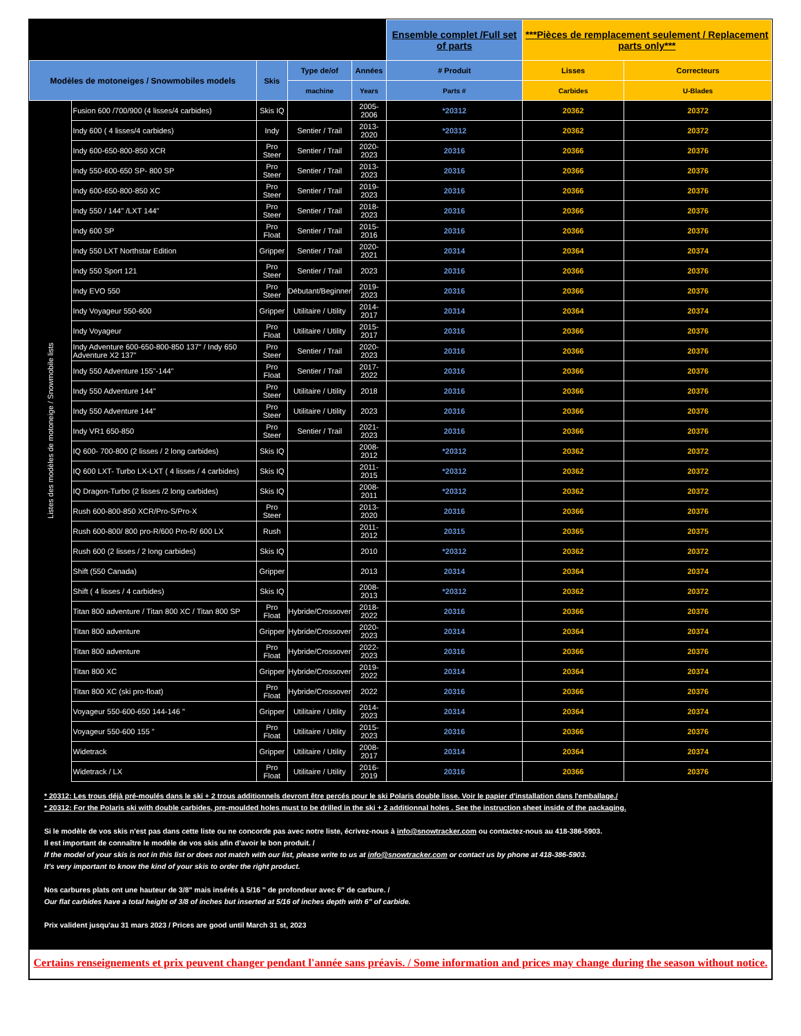| | | | | | Ensemble complet /Full set of parts | ***Pièces de remplacement seulement / Replacement parts only*** | |
| --- | --- | --- | --- | --- | --- | --- | --- |
| Modèles de motoneiges / Snowmobiles models | | Skis | Type de/of | Années | # Produit | Lisses | Correcteurs |
| | | | machine | Years | Parts # | Carbides | U-Blades |
| Listes des modèles de motoneige / Snowmobile lists | Fusion 600 /700/900 (4 lisses/4 carbides) | Skis IQ | | 2005-2006 | *20312 | 20362 | 20372 |
| | Indy 600 ( 4 lisses/4 carbides) | Indy | Sentier / Trail | 2013-2020 | *20312 | 20362 | 20372 |
| | Indy 600-650-800-850 XCR | Pro Steer | Sentier / Trail | 2020-2023 | 20316 | 20366 | 20376 |
| | Indy 550-600-650 SP- 800 SP | Pro Steer | Sentier / Trail | 2013-2023 | 20316 | 20366 | 20376 |
| | Indy 600-650-800-850 XC | Pro Steer | Sentier / Trail | 2019-2023 | 20316 | 20366 | 20376 |
| | Indy 550 / 144" /LXT 144" | Pro Steer | Sentier / Trail | 2018-2023 | 20316 | 20366 | 20376 |
| | Indy 600 SP | Pro Float | Sentier / Trail | 2015-2016 | 20316 | 20366 | 20376 |
| | Indy 550 LXT Northstar Edition | Gripper | Sentier / Trail | 2020-2021 | 20314 | 20364 | 20374 |
| | Indy 550 Sport 121 | Pro Steer | Sentier / Trail | 2023 | 20316 | 20366 | 20376 |
| | Indy EVO 550 | Pro Steer | Débutant/Beginner | 2019-2023 | 20316 | 20366 | 20376 |
| | Indy Voyageur 550-600 | Gripper | Utilitaire / Utility | 2014-2017 | 20314 | 20364 | 20374 |
| | Indy Voyageur | Pro Float | Utilitaire / Utility | 2015-2017 | 20316 | 20366 | 20376 |
| | Indy Adventure 600-650-800-850 137" / Indy 650 Adventure X2 137" | Pro Steer | Sentier / Trail | 2020-2023 | 20316 | 20366 | 20376 |
| | Indy 550 Adventure 155"-144" | Pro Float | Sentier / Trail | 2017-2022 | 20316 | 20366 | 20376 |
| | Indy 550 Adventure 144" | Pro Steer | Utilitaire / Utility | 2018 | 20316 | 20366 | 20376 |
| | Indy 550 Adventure 144" | Pro Steer | Utilitaire / Utility | 2023 | 20316 | 20366 | 20376 |
| | Indy VR1 650-850 | Pro Steer | Sentier / Trail | 2021-2023 | 20316 | 20366 | 20376 |
| | IQ 600- 700-800 (2 lisses / 2 long carbides) | Skis IQ | | 2008-2012 | *20312 | 20362 | 20372 |
| | IQ 600 LXT- Turbo LX-LXT ( 4 lisses / 4 carbides) | Skis IQ | | 2011-2015 | *20312 | 20362 | 20372 |
| | IQ Dragon-Turbo (2 lisses /2 long carbides) | Skis IQ | | 2008-2011 | *20312 | 20362 | 20372 |
| | Rush 600-800-850 XCR/Pro-S/Pro-X | Pro Steer | | 2013-2020 | 20316 | 20366 | 20376 |
| | Rush 600-800/ 800 pro-R/600 Pro-R/ 600 LX | Rush | | 2011-2012 | 20315 | 20365 | 20375 |
| | Rush 600 (2 lisses / 2 long carbides) | Skis IQ | | 2010 | *20312 | 20362 | 20372 |
| | Shift (550 Canada) | Gripper | | 2013 | 20314 | 20364 | 20374 |
| | Shift ( 4 lisses / 4 carbides) | Skis IQ | | 2008-2013 | *20312 | 20362 | 20372 |
| | Titan 800 adventure / Titan 800 XC / Titan 800 SP | Pro Float | Hybride/Crossover | 2018-2022 | 20316 | 20366 | 20376 |
| | Titan 800 adventure | Gripper | Hybride/Crossover | 2020-2023 | 20314 | 20364 | 20374 |
| | Titan 800 adventure | Pro Float | Hybride/Crossover | 2022-2023 | 20316 | 20366 | 20376 |
| | Titan 800 XC | Gripper | Hybride/Crossover | 2019-2022 | 20314 | 20364 | 20374 |
| | Titan 800 XC (ski pro-float) | Pro Float | Hybride/Crossover | 2022 | 20316 | 20366 | 20376 |
| | Voyageur 550-600-650 144-146 " | Gripper | Utilitaire / Utility | 2014-2023 | 20314 | 20364 | 20374 |
| | Voyageur 550-600 155 " | Pro Float | Utilitaire / Utility | 2015-2023 | 20316 | 20366 | 20376 |
| | Widetrack | Gripper | Utilitaire / Utility | 2008-2017 | 20314 | 20364 | 20374 |
| | Widetrack / LX | Pro Float | Utilitaire / Utility | 2016-2019 | 20316 | 20366 | 20376 |
* 20312: Les trous déjà pré-moulés dans le ski + 2 trous additionnels devront être percés pour le ski Polaris double lisse. Voir le papier d'installation dans l'emballage./
* 20312: For the Polaris ski with double carbides, pre-moulded holes must to be drilled in the ski + 2 additionnal holes . See the instruction sheet inside of the packaging.
Si le modèle de vos skis n'est pas dans cette liste ou ne concorde pas avec notre liste, écrivez-nous à info@snowtracker.com ou contactez-nous au 418-386-5903.
Il est important de connaître le modèle de vos skis afin d'avoir le bon produit. /
If the model of your skis is not in this list or does not match with our list, please write to us at info@snowtracker.com or contact us by phone at 418-386-5903.
It's very important to know the kind of your skis to order the right product.
Nos carbures plats ont une hauteur de 3/8" mais insérés à 5/16 " de profondeur avec 6" de carbure. /
Our flat carbides have a total height of 3/8 of inches but inserted at 5/16 of inches depth with 6" of carbide.
Prix valident jusqu'au 31 mars 2023 / Prices are good until March 31 st, 2023
Certains renseignements et prix peuvent changer pendant l'année sans préavis. / Some information and prices may change during the season without notice.